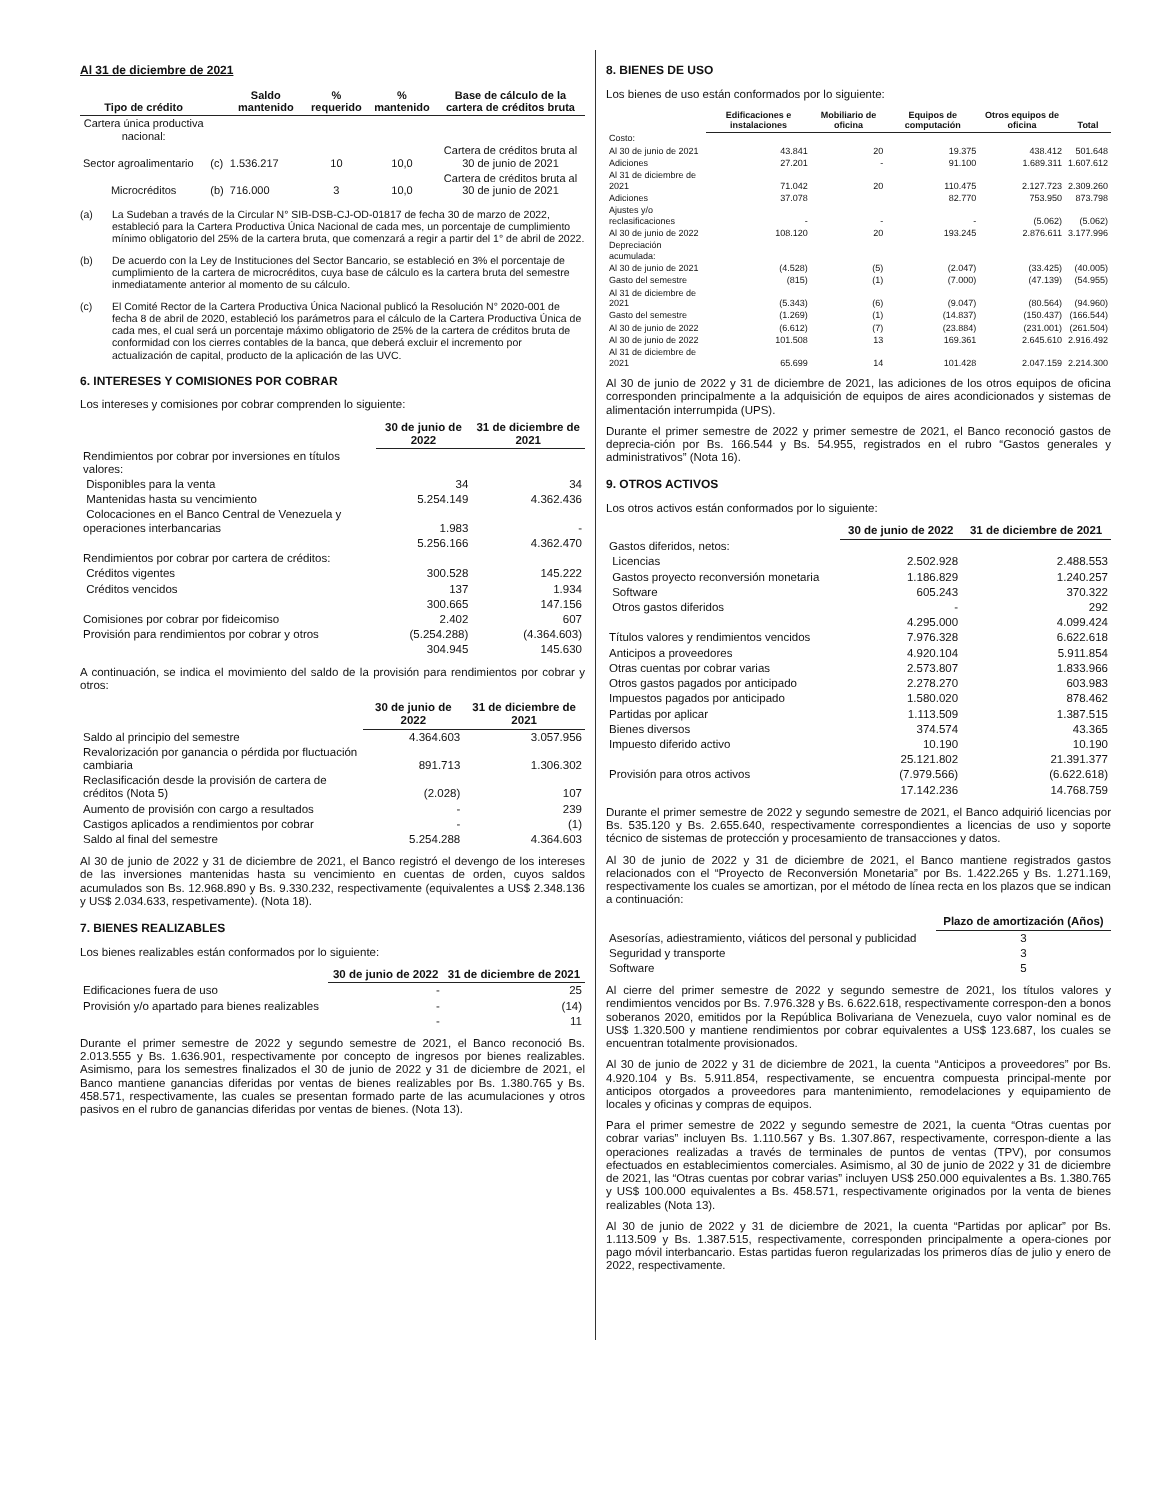Al 31 de diciembre de 2021
| Tipo de crédito | | Saldo mantenido | % requerido | % mantenido | Base de cálculo de la cartera de créditos bruta |
| --- | --- | --- | --- | --- | --- |
| Cartera única productiva nacional: | | | | | |
| Sector agroalimentario | (c) | 1.536.217 | 10 | 10,0 | Cartera de créditos bruta al 30 de junio de 2021 |
| Microcréditos | (b) | 716.000 | 3 | 10,0 | Cartera de créditos bruta al 30 de junio de 2021 |
(a) La Sudeban a través de la Circular N° SIB-DSB-CJ-OD-01817 de fecha 30 de marzo de 2022, estableció para la Cartera Productiva Única Nacional de cada mes, un porcentaje de cumplimiento mínimo obligatorio del 25% de la cartera bruta, que comenzará a regir a partir del 1° de abril de 2022.
(b) De acuerdo con la Ley de Instituciones del Sector Bancario, se estableció en 3% el porcentaje de cumplimiento de la cartera de microcréditos, cuya base de cálculo es la cartera bruta del semestre inmediatamente anterior al momento de su cálculo.
(c) El Comité Rector de la Cartera Productiva Única Nacional publicó la Resolución N° 2020-001 de fecha 8 de abril de 2020, estableció los parámetros para el cálculo de la Cartera Productiva Única de cada mes, el cual será un porcentaje máximo obligatorio de 25% de la cartera de créditos bruta de conformidad con los cierres contables de la banca, que deberá excluir el incremento por actualización de capital, producto de la aplicación de las UVC.
6. INTERESES Y COMISIONES POR COBRAR
Los intereses y comisiones por cobrar comprenden lo siguiente:
| | 30 de junio de 2022 | 31 de diciembre de 2021 |
| Rendimientos por cobrar por inversiones en títulos valores: | | |
| Disponibles para la venta | 34 | 34 |
| Mantenidas hasta su vencimiento | 5.254.149 | 4.362.436 |
| Colocaciones en el Banco Central de Venezuela y operaciones interbancarias | 1.983 | - |
| | 5.256.166 | 4.362.470 |
| Rendimientos por cobrar por cartera de créditos: | | |
| Créditos vigentes | 300.528 | 145.222 |
| Créditos vencidos | 137 | 1.934 |
| | 300.665 | 147.156 |
| Comisiones por cobrar por fideicomiso | 2.402 | 607 |
| Provisión para rendimientos por cobrar y otros | (5.254.288) | (4.364.603) |
| | 304.945 | 145.630 |
A continuación, se indica el movimiento del saldo de la provisión para rendimientos por cobrar y otros:
| | 30 de junio de 2022 | 31 de diciembre de 2021 |
| Saldo al principio del semestre | 4.364.603 | 3.057.956 |
| Revalorización por ganancia o pérdida por fluctuación cambiaria | 891.713 | 1.306.302 |
| Reclasificación desde la provisión de cartera de créditos (Nota 5) | (2.028) | 107 |
| Aumento de provisión con cargo a resultados | - | 239 |
| Castigos aplicados a rendimientos por cobrar | - | (1) |
| Saldo al final del semestre | 5.254.288 | 4.364.603 |
Al 30 de junio de 2022 y 31 de diciembre de 2021, el Banco registró el devengo de los intereses de las inversiones mantenidas hasta su vencimiento en cuentas de orden, cuyos saldos acumulados son Bs. 12.968.890 y Bs. 9.330.232, respectivamente (equivalentes a US$ 2.348.136 y US$ 2.034.633, respetivamente). (Nota 18).
7. BIENES REALIZABLES
Los bienes realizables están conformados por lo siguiente:
| | 30 de junio de 2022 | 31 de diciembre de 2021 |
| Edificaciones fuera de uso | - | 25 |
| Provisión y/o apartado para bienes realizables | - | (14) |
| | - | 11 |
Durante el primer semestre de 2022 y segundo semestre de 2021, el Banco reconoció Bs. 2.013.555 y Bs. 1.636.901, respectivamente por concepto de ingresos por bienes realizables. Asimismo, para los semestres finalizados el 30 de junio de 2022 y 31 de diciembre de 2021, el Banco mantiene ganancias diferidas por ventas de bienes realizables por Bs. 1.380.765 y Bs. 458.571, respectivamente, las cuales se presentan formado parte de las acumulaciones y otros pasivos en el rubro de ganancias diferidas por ventas de bienes. (Nota 13).
8. BIENES DE USO
Los bienes de uso están conformados por lo siguiente:
| | Edificaciones e instalaciones | Mobiliario de oficina | Equipos de computación | Otros equipos de oficina | Total |
| Costo: | | | | | |
| Al 30 de junio de 2021 | 43.841 | 20 | 19.375 | 438.412 | 501.648 |
| Adiciones | 27.201 | - | 91.100 | 1.689.311 | 1.607.612 |
| Al 31 de diciembre de 2021 | 71.042 | 20 | 110.475 | 2.127.723 | 2.309.260 |
| Adiciones | 37.078 | | 82.770 | 753.950 | 873.798 |
| Ajustes y/o reclasificaciones | - | - | - | (5.062) | (5.062) |
| Al 30 de junio de 2022 | 108.120 | 20 | 193.245 | 2.876.611 | 3.177.996 |
| Depreciación acumulada: | | | | | |
| Al 30 de junio de 2021 | (4.528) | (5) | (2.047) | (33.425) | (40.005) |
| Gasto del semestre | (815) | (1) | (7.000) | (47.139) | (54.955) |
| Al 31 de diciembre de 2021 | (5.343) | (6) | (9.047) | (80.564) | (94.960) |
| Gasto del semestre | (1.269) | (1) | (14.837) | (150.437) | (166.544) |
| Al 30 de junio de 2022 | (6.612) | (7) | (23.884) | (231.001) | (261.504) |
| Al 30 de junio de 2022 | 101.508 | 13 | 169.361 | 2.645.610 | 2.916.492 |
| Al 31 de diciembre de 2021 | 65.699 | 14 | 101.428 | 2.047.159 | 2.214.300 |
Al 30 de junio de 2022 y 31 de diciembre de 2021, las adiciones de los otros equipos de oficina corresponden principalmente a la adquisición de equipos de aires acondicionados y sistemas de alimentación interrumpida (UPS).
Durante el primer semestre de 2022 y primer semestre de 2021, el Banco reconoció gastos de deprecia-ción por Bs. 166.544 y Bs. 54.955, registrados en el rubro “Gastos generales y administrativos” (Nota 16).
9. OTROS ACTIVOS
Los otros activos están conformados por lo siguiente:
| | 30 de junio de 2022 | 31 de diciembre de 2021 |
| Gastos diferidos, netos: | | |
| Licencias | 2.502.928 | 2.488.553 |
| Gastos proyecto reconversión monetaria | 1.186.829 | 1.240.257 |
| Software | 605.243 | 370.322 |
| Otros gastos diferidos | - | 292 |
| | 4.295.000 | 4.099.424 |
| Títulos valores y rendimientos vencidos | 7.976.328 | 6.622.618 |
| Anticipos a proveedores | 4.920.104 | 5.911.854 |
| Otras cuentas por cobrar varias | 2.573.807 | 1.833.966 |
| Otros gastos pagados por anticipado | 2.278.270 | 603.983 |
| Impuestos pagados por anticipado | 1.580.020 | 878.462 |
| Partidas por aplicar | 1.113.509 | 1.387.515 |
| Bienes diversos | 374.574 | 43.365 |
| Impuesto diferido activo | 10.190 | 10.190 |
| | 25.121.802 | 21.391.377 |
| Provisión para otros activos | (7.979.566) | (6.622.618) |
| | 17.142.236 | 14.768.759 |
Durante el primer semestre de 2022 y segundo semestre de 2021, el Banco adquirió licencias por Bs. 535.120 y Bs. 2.655.640, respectivamente correspondientes a licencias de uso y soporte técnico de sistemas de protección y procesamiento de transacciones y datos.
Al 30 de junio de 2022 y 31 de diciembre de 2021, el Banco mantiene registrados gastos relacionados con el “Proyecto de Reconversión Monetaria” por Bs. 1.422.265 y Bs. 1.271.169, respectivamente los cuales se amortizan, por el método de línea recta en los plazos que se indican a continuación:
| | Plazo de amortización (Años) |
| Asesorías, adiestramiento, viáticos del personal y publicidad | 3 |
| Seguridad y transporte | 3 |
| Software | 5 |
Al cierre del primer semestre de 2022 y segundo semestre de 2021, los títulos valores y rendimientos vencidos por Bs. 7.976.328 y Bs. 6.622.618, respectivamente correspon-den a bonos soberanos 2020, emitidos por la República Bolivariana de Venezuela, cuyo valor nominal es de US$ 1.320.500 y mantiene rendimientos por cobrar equivalentes a US$ 123.687, los cuales se encuentran totalmente provisionados.
Al 30 de junio de 2022 y 31 de diciembre de 2021, la cuenta “Anticipos a proveedores” por Bs. 4.920.104 y Bs. 5.911.854, respectivamente, se encuentra compuesta principal-mente por anticipos otorgados a proveedores para mantenimiento, remodelaciones y equipamiento de locales y oficinas y compras de equipos.
Para el primer semestre de 2022 y segundo semestre de 2021, la cuenta “Otras cuentas por cobrar varias” incluyen Bs. 1.110.567 y Bs. 1.307.867, respectivamente, correspon-diente a las operaciones realizadas a través de terminales de puntos de ventas (TPV), por consumos efectuados en establecimientos comerciales. Asimismo, al 30 de junio de 2022 y 31 de diciembre de 2021, las “Otras cuentas por cobrar varias” incluyen US$ 250.000 equivalentes a Bs. 1.380.765 y US$ 100.000 equivalentes a Bs. 458.571, respectivamente originados por la venta de bienes realizables (Nota 13).
Al 30 de junio de 2022 y 31 de diciembre de 2021, la cuenta “Partidas por aplicar” por Bs. 1.113.509 y Bs. 1.387.515, respectivamente, corresponden principalmente a opera-ciones por pago móvil interbancario. Estas partidas fueron regularizadas los primeros días de julio y enero de 2022, respectivamente.